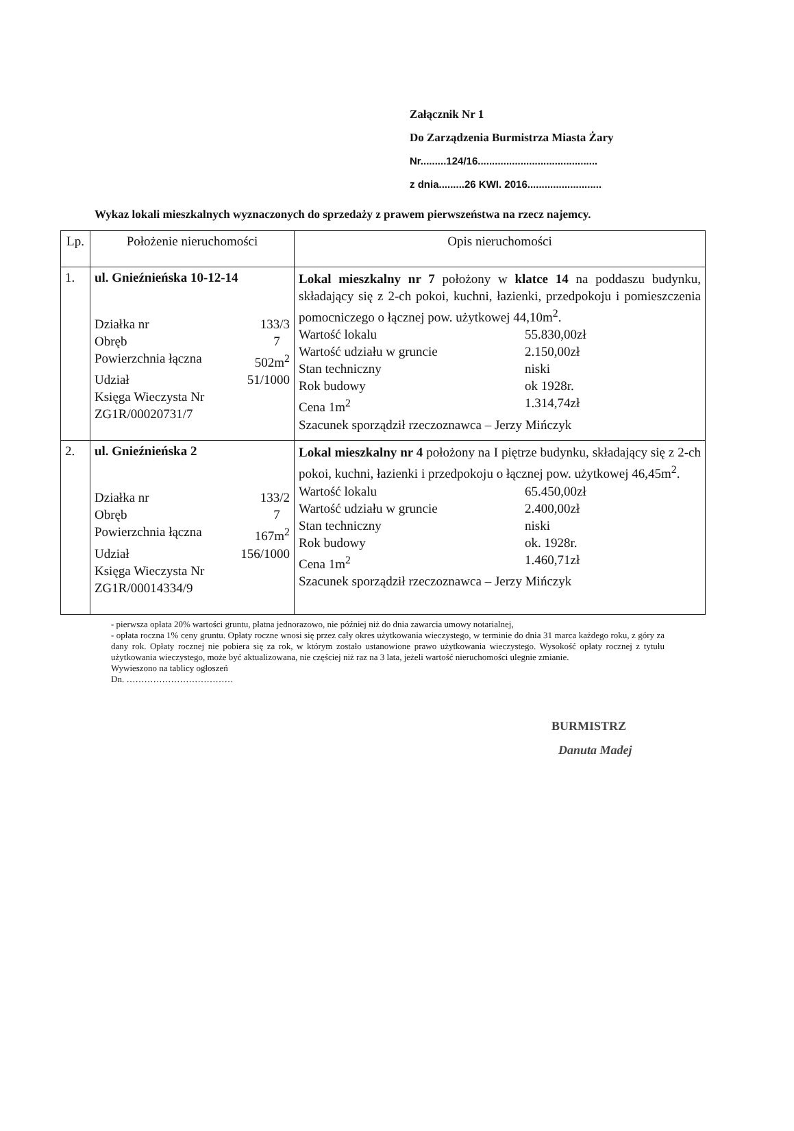Załącznik Nr 1
Do Zarządzenia Burmistrza Miasta Żary
Nr.........124/16..........................................
z dnia.........26 KWI. 2016..........................
Wykaz lokali mieszkalnych wyznaczonych do sprzedaży z prawem pierwszeństwa na rzecz najemcy.
| Lp. | Położenie nieruchomości | Opis nieruchomości |
| --- | --- | --- |
| 1. | ul. Gnieźnieńska 10-12-14 Działka nr 133/3 Obręb 7 Powierzchnia łączna 502m<sup>2</sup> Udział 51/1000 Księga Wieczysta Nr ZG1R/00020731/7 | Lokal mieszkalny nr 7 położony w klatce 14 na poddaszu budynku, składający się z 2-ch pokoi, kuchni, łazienki, przedpokoju i pomieszczenia pomocniczego o łącznej pow. użytkowej 44,10m<sup>2</sup>. Wartość lokalu 55.830,00zł Wartość udziału w gruncie 2.150,00zł Stan techniczny niski Rok budowy ok 1928r. Cena 1m<sup>2</sup> 1.314,74zł Szacunek sporządził rzeczoznawca – Jerzy Mińczyk |
| 2. | ul. Gnieźnieńska 2 Działka nr 133/2 Obręb 7 Powierzchnia łączna 167m<sup>2</sup> Udział 156/1000 Księga Wieczysta Nr ZG1R/00014334/9 | Lokal mieszkalny nr 4 położony na I piętrze budynku, składający się z 2-ch pokoi, kuchni, łazienki i przedpokoju o łącznej pow. użytkowej 46,45m<sup>2</sup>. Wartość lokalu 65.450,00zł Wartość udziału w gruncie 2.400,00zł Stan techniczny niski Rok budowy ok. 1928r. Cena 1m<sup>2</sup> 1.460,71zł Szacunek sporządził rzeczoznawca – Jerzy Mińczyk |
- pierwsza opłata 20% wartości gruntu, płatna jednorazowo, nie później niż do dnia zawarcia umowy notarialnej,
- opłata roczna 1% ceny gruntu. Opłaty roczne wnosi się przez cały okres użytkowania wieczystego, w terminie do dnia 31 marca każdego roku, z góry za dany rok. Opłaty rocznej nie pobiera się za rok, w którym zostało ustanowione prawo użytkowania wieczystego. Wysokość opłaty rocznej z tytułu użytkowania wieczystego, może być aktualizowana, nie częściej niż raz na 3 lata, jeżeli wartość nieruchomości ulegnie zmianie.
Wywieszono na tablicy ogłoszeń
Dn. ………………………………
BURMISTRZ
Danuta Madej